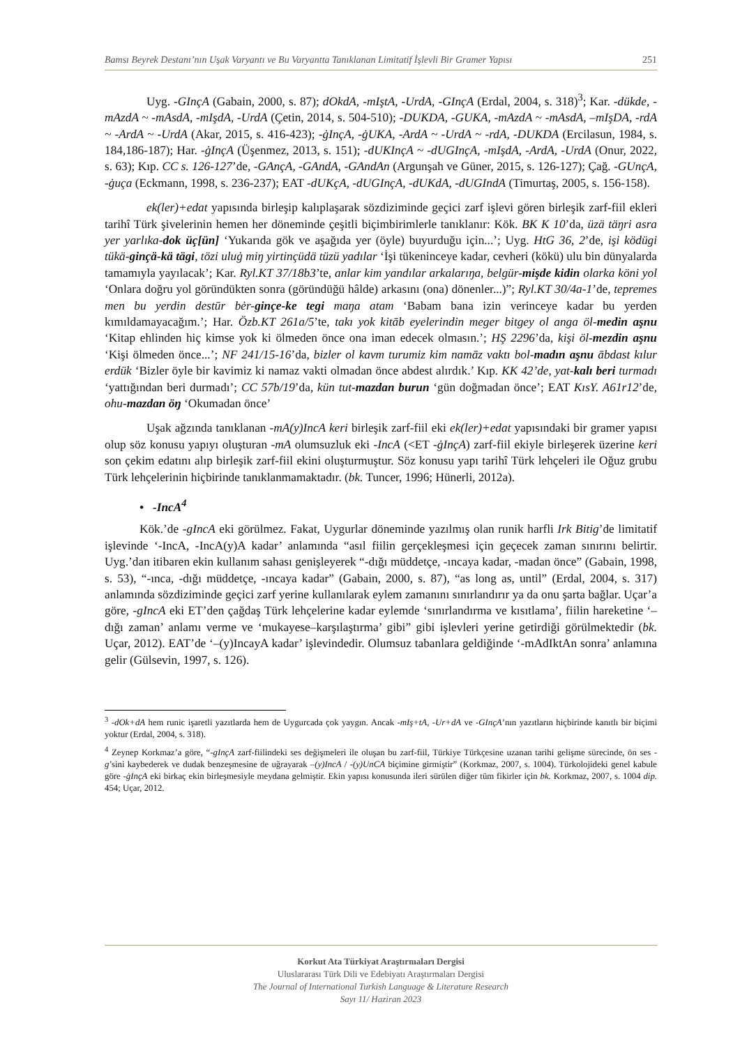Bamsı Beyrek Destanı’nın Uşak Varyantı ve Bu Varyantta Tanıklanan Limitatif İşlevli Bir Gramer Yapısı 251
Uyg. -GInçA (Gabain, 2000, s. 87); dOkdA, -mIştA, -UrdA, -GInçA (Erdal, 2004, s. 318)<sup>3</sup>; Kar. -dükde, -mAzdA ~ -mAsdA, -mIşdA, -UrdA (Çetin, 2014, s. 504-510); -DUKDA, -GUKA, -mAzdA ~ -mAsdA, –mIşDA, -rdA ~ -ArdA ~ -UrdA (Akar, 2015, s. 416-423); -ġInçA, -ġUKA, -ArdA ~ -UrdA ~ -rdA, -DUKDA (Ercilasun, 1984, s. 184,186-187); Har. -ġInçA (Üşenmez, 2013, s. 151); -dUKInçA ~ -dUGInçA, -mIşdA, -ArdA, -UrdA (Onur, 2022, s. 63); Kıp. CC s. 126-127’de, -GAnçA, -GAndA, -GAndAn (Argunşah ve Güner, 2015, s. 126-127); Çağ. -GUnçA, -ġuça (Eckmann, 1998, s. 236-237); EAT -dUKçA, -dUGInçA, -dUKdA, -dUGIndA (Timurtaş, 2005, s. 156-158).
ek(ler)+edat yapısında birleşip kalıplaşarak sözdiziminde geçici zarf işlevi gören birleşik zarf-fiil ekleri tarihî Türk şivelerinin hemen her döneminde çeşitli biçimbirimlerle tanıklanır: Kök. BK K 10’da, üzä täŋri asra yer yarlıka-dok üç[ün] ‘Yukarıda gök ve aşağıda yer (öyle) buyurduğu için...’; Uyg. HtG 36, 2’de, işi ködügi tükä-ginçä-kä tägi, tözi uluġ miŋ yirtinçüdä tüzü yadılar ‘İşi tükeninceye kadar, cevheri (kökü) ulu bin dünyalarda tamamıyla yayılacak’; Kar. Ryl.KT 37/18b3’te, anlar kim yandılar arkalarıŋa, belgür-mişde kidin olarka köni yol ‘Onlara doğru yol göründükten sonra (göründüğü hâlde) arkasını (ona) dönenler...)”; Ryl.KT 30/4a-1’de, tepremes men bu yerdin destūr bėr-ginçe-ke tegi maŋa atam ‘Babam bana izin verinceye kadar bu yerden kımıldamayacağım.’; Har. Özb.KT 261a/5’te, takı yok kitāb eyelerindin meger bitgey ol anga öl-medin aşnu ‘Kitap ehlinden hiç kimse yok ki ölmeden önce ona iman edecek olmasın.’; HŞ 2296’da, kişi öl-mezdin aşnu ‘Kişi ölmeden önce...’; NF 241/15-16’da, bizler ol kavm turumiz kim namāz vaktı bol-madın aşnu ābdast kılur erdük ‘Bizler öyle bir kavimiz ki namaz vakti olmadan önce abdest alırdık.’ Kıp. KK 42’de, yat-kalı beri turmadı ‘yattığından beri durmadı’; CC 57b/19’da, kün tut-mazdan burun ‘gün doğmadan önce’; EAT KısY. A61r12’de, ohu-mazdan öŋ ‘Okumadan önce’
Uşak ağzında tanıklanan -mA(y)IncA keri birleşik zarf-fiil eki ek(ler)+edat yapısındaki bir gramer yapısı olup söz konusu yapıyı oluşturan -mA olumsuzluk eki -IncA (<ET -ġInçA) zarf-fiil ekiyle birleşerek üzerine keri son çekim edatını alıp birleşik zarf-fiil ekini oluşturmuştur. Söz konusu yapı tarihî Türk lehçeleri ile Oğuz grubu Türk lehçelerinin hiçbirinde tanıklanmamaktadır. (bk. Tuncer, 1996; Hünerli, 2012a).
• -IncA<sup>4</sup>
Kök.’de -gIncA eki görülmez. Fakat, Uygurlar döneminde yazılmış olan runik harfli Irk Bitig’de limitatif işlevinde ‘-IncA, -IncA(y)A kadar’ anlamında “asıl fiilin gerçekleşmesi için geçecek zaman sınırını belirtir. Uyg.’dan itibaren ekin kullanım sahası genişleyerek “-dığı müddetçe, -ıncaya kadar, -madan önce” (Gabain, 1998, s. 53), “-ınca, -dığı müddetçe, -ıncaya kadar” (Gabain, 2000, s. 87), “as long as, until” (Erdal, 2004, s. 317) anlamında sözdiziminde geçici zarf yerine kullanılarak eylem zamanını sınırlandırır ya da onu şarta bağlar. Uçar’a göre, -gIncA eki ET’den çağdaş Türk lehçelerine kadar eylemde ‘sınırlandırma ve kısıtlama’, fiilin hareketine ‘–dığı zaman’ anlamı verme ve ‘mukayese–karşılaştırma’ gibi” gibi işlevleri yerine getirdiği görülmektedir (bk. Uçar, 2012). EAT’de ‘–(y)IncayA kadar’ işlevindedir. Olumsuz tabanlara geldiğinde ‘-mAdIktAn sonra’ anlamına gelir (Gülsevin, 1997, s. 126).
<sup>3</sup> -dOk+dA hem runic işaretli yazıtlarda hem de Uygurcada çok yaygın. Ancak -mIş+tA, -Ur+dA ve -GInçA’nın yazıtların hiçbirinde kanıtlı bir biçimi yoktur (Erdal, 2004, s. 318).
<sup>4</sup> Zeynep Korkmaz’a göre, “-gInçA zarf-fiilindeki ses değişmeleri ile oluşan bu zarf-fiil, Türkiye Türkçesine uzanan tarihi gelişme sürecinde, ön ses -g’sini kaybederek ve dudak benzeşmesine de uğrayarak –(y)IncA / -(y)UnCA biçimine girmiştir” (Korkmaz, 2007, s. 1004). Türkolojideki genel kabule göre -ġInçA eki birkaç ekin birleşmesiyle meydana gelmiştir. Ekin yapısı konusunda ileri sürülen diğer tüm fikirler için bk. Korkmaz, 2007, s. 1004 dip. 454; Uçar, 2012.
Korkut Ata Türkiyat Araştırmaları Dergisi
Uluslararası Türk Dili ve Edebiyatı Araştırmaları Dergisi
The Journal of International Turkish Language & Literature Research
Sayı 11/ Haziran 2023